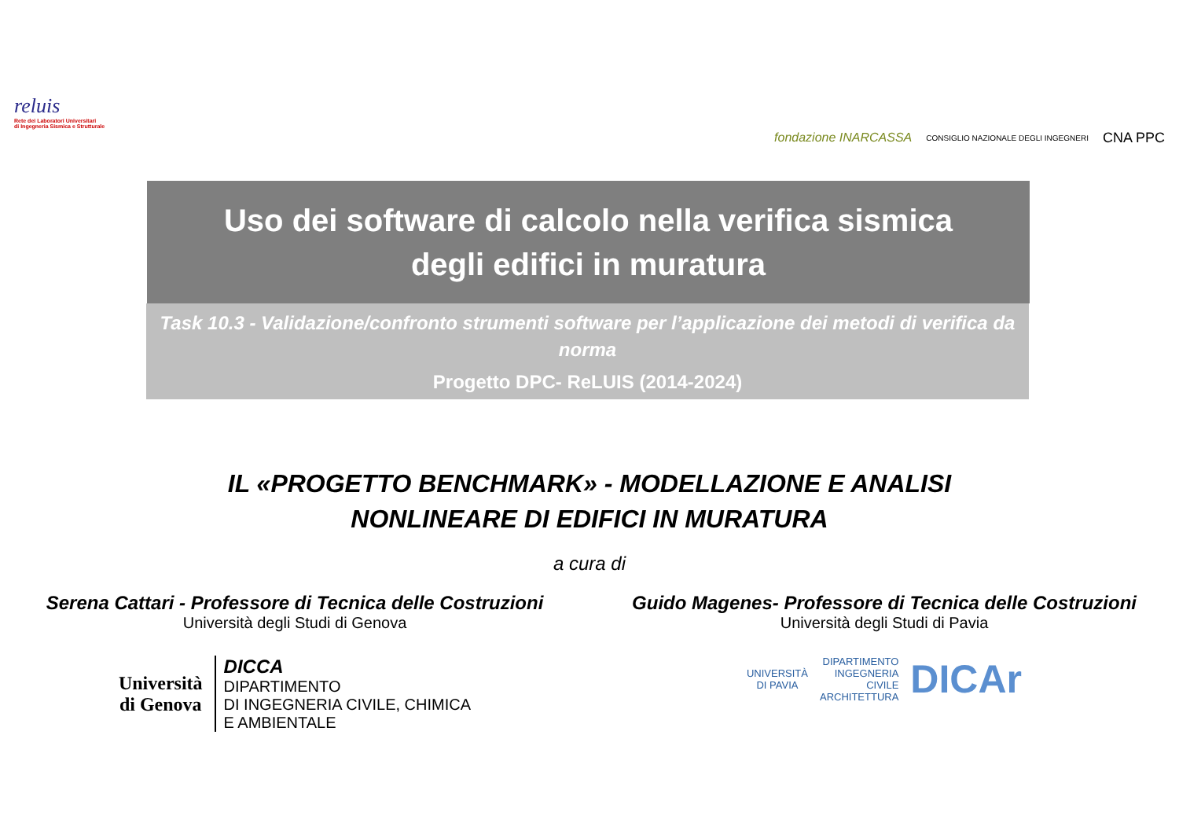reluis
Rete dei Laboratori Universitari
di Ingegneria Sismica e Strutturale
fondazione INARCASSA CONSIGLIO NAZIONALE DEGLI INGEGNERI CNA PPC
Uso dei software di calcolo nella verifica sismica
degli edifici in muratura
Task 10.3 - Validazione/confronto strumenti software per l’applicazione dei metodi di verifica da norma
Progetto DPC- ReLUIS (2014-2024)
IL «PROGETTO BENCHMARK» - MODELLAZIONE E ANALISI
NONLINEARE DI EDIFICI IN MURATURA
a cura di
Serena Cattari - Professore di Tecnica delle Costruzioni
Università degli Studi di Genova
Università
di Genova DICCA
DIPARTIMENTO
DI INGEGNERIA CIVILE, CHIMICA
E AMBIENTALE
Guido Magenes- Professore di Tecnica delle Costruzioni
Università degli Studi di Pavia
UNIVERSITÀ
DI PAVIA DIPARTIMENTO
INGEGNERIA
CIVILE
ARCHITETTURA DICAr